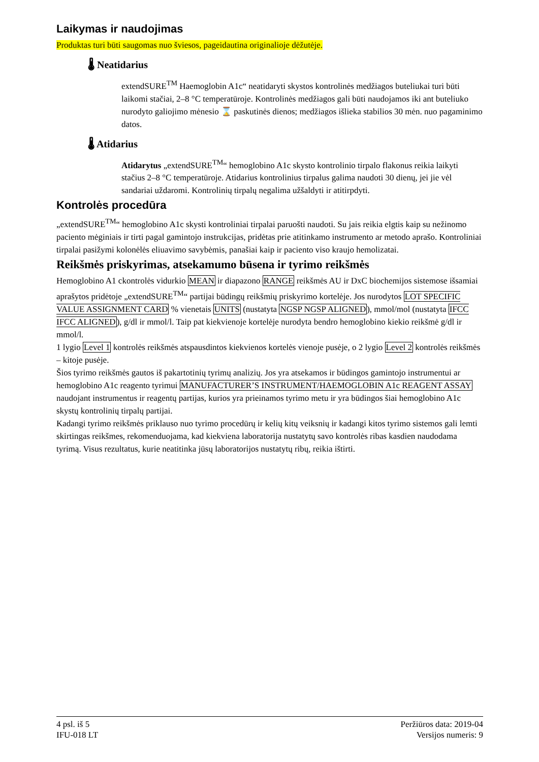Laikymas ir naudojimas
Produktas turi būti saugomas nuo šviesos, pageidautina originalioje dėžutėje.
🌡 Neatidarius
extendSURE<sup>TM</sup> Haemoglobin A1c“ neatidaryti skystos kontrolinės medžiagos buteliukai turi būti laikomi stačiai, 2–8 °C temperatūroje. Kontrolinės medžiagos gali būti naudojamos iki ant buteliuko nurodyto galiojimo mėnesio ⌛ paskutinės dienos; medžiagos išlieka stabilios 30 mėn. nuo pagaminimo datos.
🌡 Atidarius
Atidarytus „extendSURE<sup>TM</sup>“ hemoglobino A1c skysto kontrolinio tirpalo flakonus reikia laikyti stačius 2–8 °C temperatūroje. Atidarius kontrolinius tirpalus galima naudoti 30 dienų, jei jie vėl sandariai uždaromi. Kontrolinių tirpalų negalima užšaldyti ir atitirpdyti.
Kontrolės procedūra
„extendSURE<sup>TM</sup>“ hemoglobino A1c skysti kontroliniai tirpalai paruošti naudoti. Su jais reikia elgtis kaip su nežinomo paciento mėginiais ir tirti pagal gamintojo instrukcijas, pridėtas prie atitinkamo instrumento ar metodo aprašo. Kontroliniai tirpalai pasižymi kolonėlės eliuavimo savybėmis, panašiai kaip ir paciento viso kraujo hemolizatai.
Reikšmės priskyrimas, atsekamumo būsena ir tyrimo reikšmės
Hemoglobino A1 ckontrolės vidurkio MEAN ir diapazono RANGE reikšmės AU ir DxC biochemijos sistemose išsamiai aprašytos pridėtoje „extendSURE<sup>TM</sup>“ partijai būdingų reikšmių priskyrimo kortelėje. Jos nurodytos LOT SPECIFIC VALUE ASSIGNMENT CARD % vienetais UNITS (nustatyta NGSP NGSP ALIGNED), mmol/mol (nustatyta IFCC IFCC ALIGNED), g/dl ir mmol/l. Taip pat kiekvienoje kortelėje nurodyta bendro hemoglobino kiekio reikšmė g/dl ir mmol/l.
1 lygio Level 1 kontrolės reikšmės atspausdintos kiekvienos kortelės vienoje pusėje, o 2 lygio Level 2 kontrolės reikšmės – kitoje pusėje.
Šios tyrimo reikšmės gautos iš pakartotinių tyrimų analizių. Jos yra atsekamos ir būdingos gamintojo instrumentui ar hemoglobino A1c reagento tyrimui MANUFACTURER’S INSTRUMENT/HAEMOGLOBIN A1c REAGENT ASSAY naudojant instrumentus ir reagentų partijas, kurios yra prieinamos tyrimo metu ir yra būdingos šiai hemoglobino A1c skystų kontrolinių tirpalų partijai.
Kadangi tyrimo reikšmės priklauso nuo tyrimo procedūrų ir kelių kitų veiksnių ir kadangi kitos tyrimo sistemos gali lemti skirtingas reikšmes, rekomenduojama, kad kiekviena laboratorija nustatytų savo kontrolės ribas kasdien naudodama tyrimą. Visus rezultatus, kurie neatitinka jūsų laboratorijos nustatytų ribų, reikia ištirti.
4 psl. iš 5
IFU-018 LT
Peržiūros data: 2019-04
Versijos numeris: 9